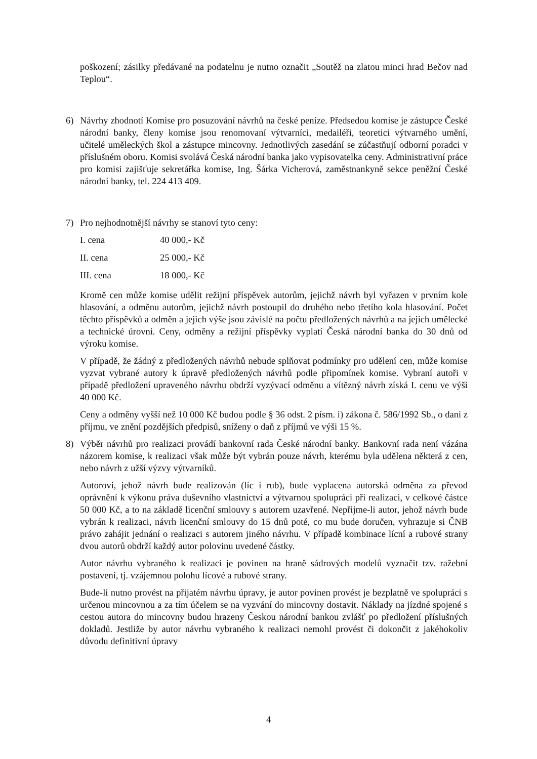poškození; zásilky předávané na podatelnu je nutno označit „Soutěž na zlatou minci hrad Bečov nad Teplou“.
6) Návrhy zhodnotí Komise pro posuzování návrhů na české peníze. Předsedou komise je zástupce České národní banky, členy komise jsou renomovaní výtvarníci, medailéři, teoretici výtvarného umění, učitelé uměleckých škol a zástupce mincovny. Jednotlivých zasedání se zúčastňují odborní poradci v příslušném oboru. Komisi svolává Česká národní banka jako vypisovatelka ceny. Administrativní práce pro komisi zajišťuje sekretářka komise, Ing. Šárka Vicherová, zaměstnankyně sekce peněžní České národní banky, tel. 224 413 409.
7) Pro nejhodnotnější návrhy se stanoví tyto ceny:
| I. cena | 40 000,- Kč |
| II. cena | 25 000,- Kč |
| III. cena | 18 000,- Kč |
Kromě cen může komise udělit režijní příspěvek autorům, jejichž návrh byl vyřazen v prvním kole hlasování, a odměnu autorům, jejichž návrh postoupil do druhého nebo třetího kola hlasování. Počet těchto příspěvků a odměn a jejich výše jsou závislé na počtu předložených návrhů a na jejich umělecké a technické úrovni. Ceny, odměny a režijní příspěvky vyplatí Česká národní banka do 30 dnů od výroku komise.
V případě, že žádný z předložených návrhů nebude splňovat podmínky pro udělení cen, může komise vyzvat vybrané autory k úpravě předložených návrhů podle připomínek komise. Vybraní autoři v případě předložení upraveného návrhu obdrží vyzývací odměnu a vítězný návrh získá I. cenu ve výši 40 000 Kč.
Ceny a odměny vyšší než 10 000 Kč budou podle § 36 odst. 2 písm. i) zákona č. 586/1992 Sb., o dani z příjmu, ve znění pozdějších předpisů, sníženy o daň z příjmů ve výši 15 %.
8) Výběr návrhů pro realizaci provádí bankovní rada České národní banky. Bankovní rada není vázána názorem komise, k realizaci však může být vybrán pouze návrh, kterému byla udělena některá z cen, nebo návrh z užší výzvy výtvarníků.
Autorovi, jehož návrh bude realizován (líc i rub), bude vyplacena autorská odměna za převod oprávnění k výkonu práva duševního vlastnictví a výtvarnou spolupráci při realizaci, v celkové částce 50 000 Kč, a to na základě licenční smlouvy s autorem uzavřené. Nepřijme-li autor, jehož návrh bude vybrán k realizaci, návrh licenční smlouvy do 15 dnů poté, co mu bude doručen, vyhrazuje si ČNB právo zahájit jednání o realizaci s autorem jiného návrhu. V případě kombinace lícní a rubové strany dvou autorů obdrží každý autor polovinu uvedené částky.
Autor návrhu vybraného k realizaci je povinen na hraně sádrových modelů vyznačit tzv. ražební postavení, tj. vzájemnou polohu lícové a rubové strany.
Bude-li nutno provést na přijatém návrhu úpravy, je autor povinen provést je bezplatně ve spolupráci s určenou mincovnou a za tím účelem se na vyzvání do mincovny dostavit. Náklady na jízdné spojené s cestou autora do mincovny budou hrazeny Českou národní bankou zvlášť po předložení příslušných dokladů. Jestliže by autor návrhu vybraného k realizaci nemohl provést či dokončit z jakéhokoliv důvodu definitivní úpravy
4